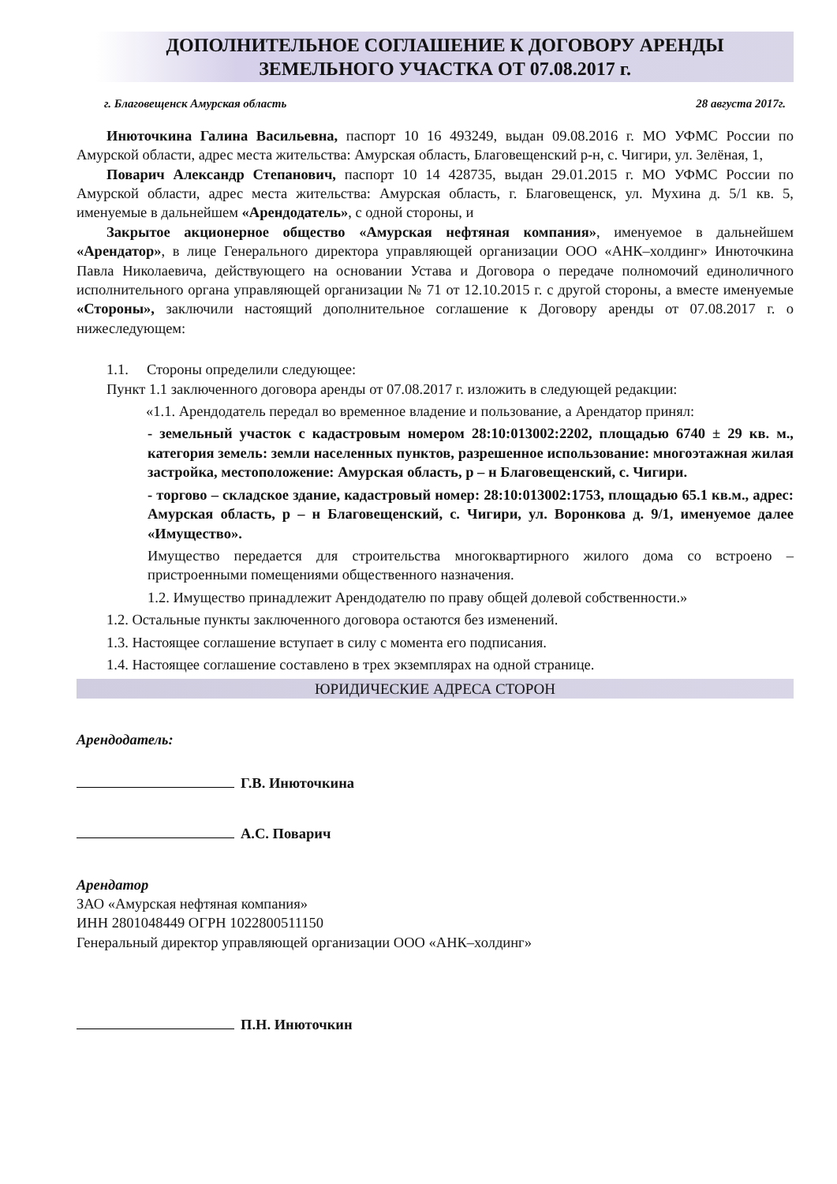ДОПОЛНИТЕЛЬНОЕ СОГЛАШЕНИЕ К ДОГОВОРУ АРЕНДЫ
ЗЕМЕЛЬНОГО УЧАСТКА ОТ 07.08.2017 г.
г. Благовещенск Амурская область 28 августа 2017г.
Инюточкина Галина Васильевна, паспорт 10 16 493249, выдан 09.08.2016 г. МО УФМС России по Амурской области, адрес места жительства: Амурская область, Благовещенский р-н, с. Чигири, ул. Зелёная, 1,
Поварич Александр Степанович, паспорт 10 14 428735, выдан 29.01.2015 г. МО УФМС России по Амурской области, адрес места жительства: Амурская область, г. Благовещенск, ул. Мухина д. 5/1 кв. 5, именуемые в дальнейшем «Арендодатель», с одной стороны, и
Закрытое акционерное общество «Амурская нефтяная компания», именуемое в дальнейшем «Арендатор», в лице Генерального директора управляющей организации ООО «АНК–холдинг» Инюточкина Павла Николаевича, действующего на основании Устава и Договора о передаче полномочий единоличного исполнительного органа управляющей организации № 71 от 12.10.2015 г. с другой стороны, а вместе именуемые «Стороны», заключили настоящий дополнительное соглашение к Договору аренды от 07.08.2017 г. о нижеследующем:
1.1. Стороны определили следующее:
Пункт 1.1 заключенного договора аренды от 07.08.2017 г. изложить в следующей редакции:
«1.1. Арендодатель передал во временное владение и пользование, а Арендатор принял:
- земельный участок с кадастровым номером 28:10:013002:2202, площадью 6740 ± 29 кв. м., категория земель: земли населенных пунктов, разрешенное использование: многоэтажная жилая застройка, местоположение: Амурская область, р – н Благовещенский, с. Чигири.
- торгово – складское здание, кадастровый номер: 28:10:013002:1753, площадью 65.1 кв.м., адрес: Амурская область, р – н Благовещенский, с. Чигири, ул. Воронкова д. 9/1, именуемое далее «Имущество».
Имущество передается для строительства многоквартирного жилого дома со встроено – пристроенными помещениями общественного назначения.
1.2. Имущество принадлежит Арендодателю по праву общей долевой собственности.»
1.2. Остальные пункты заключенного договора остаются без изменений.
1.3. Настоящее соглашение вступает в силу с момента его подписания.
1.4. Настоящее соглашение составлено в трех экземплярах на одной странице.
ЮРИДИЧЕСКИЕ АДРЕСА СТОРОН
Арендодатель:
Г.В. Инюточкина
А.С. Поварич
Арендатор
ЗАО «Амурская нефтяная компания»
ИНН 2801048449 ОГРН 1022800511150
Генеральный директор управляющей организации ООО «АНК–холдинг»
П.Н. Инюточкин